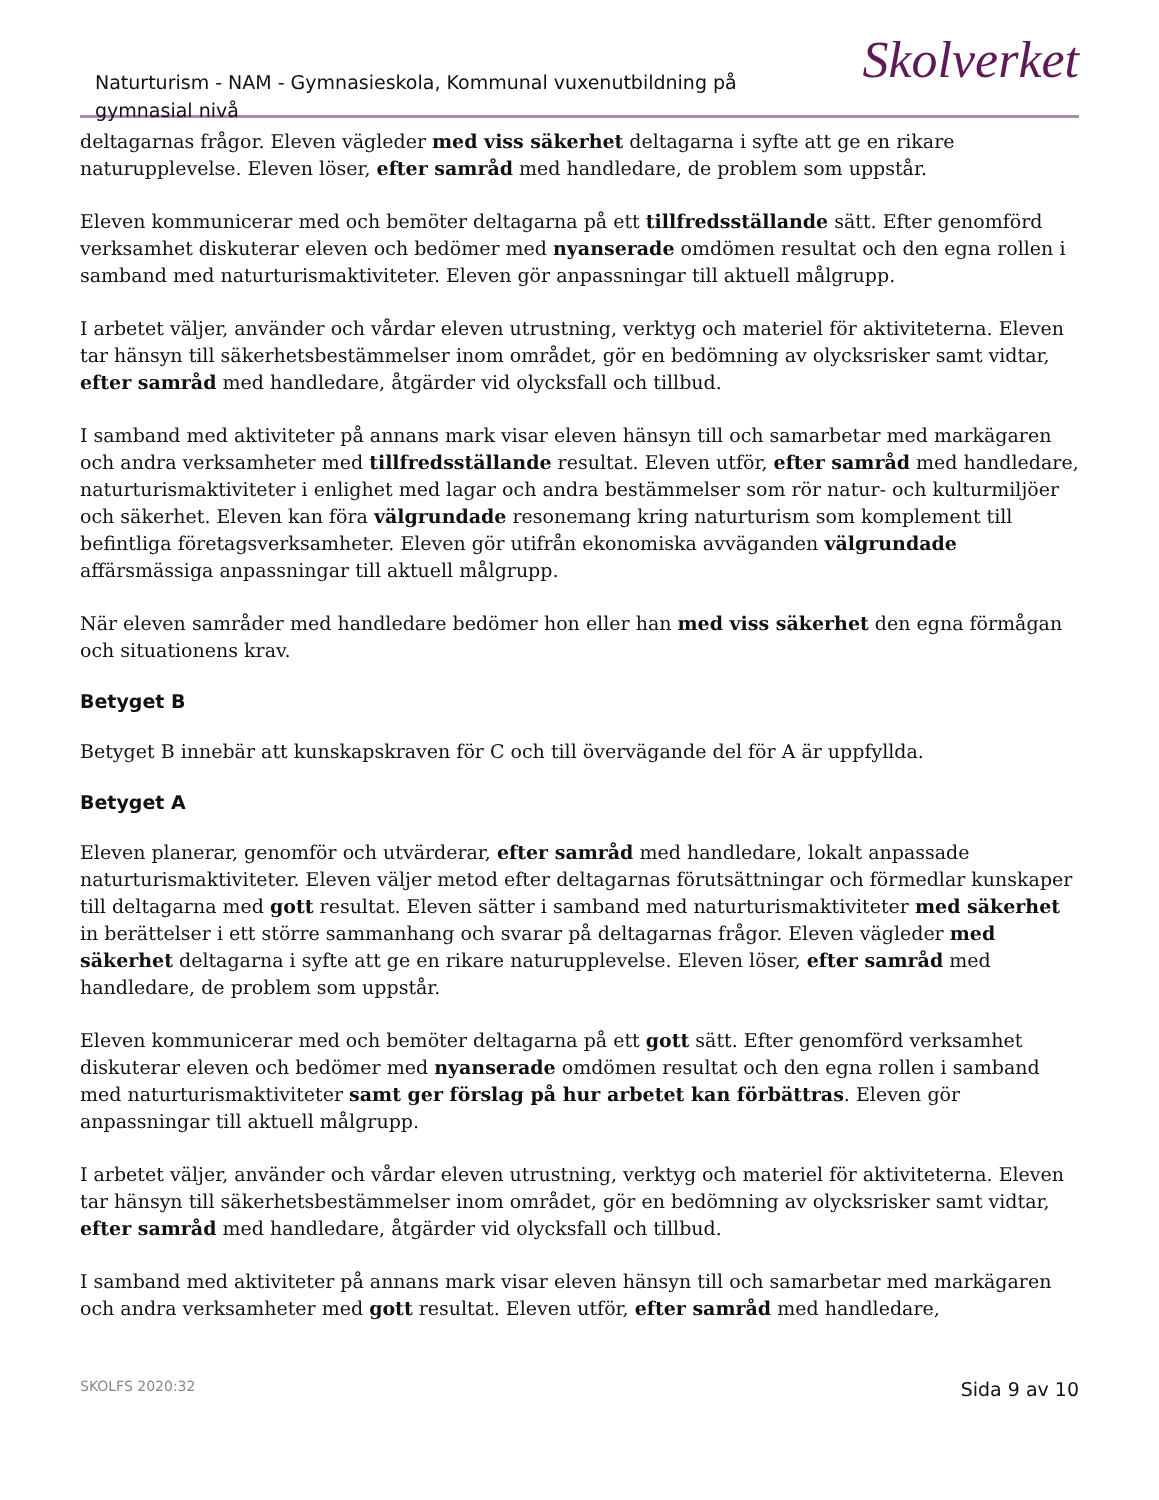Naturturism - NAM - Gymnasieskola, Kommunal vuxenutbildning på gymnasial nivå
Skolverket
deltagarnas frågor. Eleven vägleder med viss säkerhet deltagarna i syfte att ge en rikare naturupplevelse. Eleven löser, efter samråd med handledare, de problem som uppstår.
Eleven kommunicerar med och bemöter deltagarna på ett tillfredsställande sätt. Efter genomförd verksamhet diskuterar eleven och bedömer med nyanserade omdömen resultat och den egna rollen i samband med naturturismaktiviteter. Eleven gör anpassningar till aktuell målgrupp.
I arbetet väljer, använder och vårdar eleven utrustning, verktyg och materiel för aktiviteterna. Eleven tar hänsyn till säkerhetsbestämmelser inom området, gör en bedömning av olycksrisker samt vidtar, efter samråd med handledare, åtgärder vid olycksfall och tillbud.
I samband med aktiviteter på annans mark visar eleven hänsyn till och samarbetar med markägaren och andra verksamheter med tillfredsställande resultat. Eleven utför, efter samråd med handledare, naturturismaktiviteter i enlighet med lagar och andra bestämmelser som rör natur- och kulturmiljöer och säkerhet. Eleven kan föra välgrundade resonemang kring naturturism som komplement till befintliga företagsverksamheter. Eleven gör utifrån ekonomiska avväganden välgrundade affärsmässiga anpassningar till aktuell målgrupp.
När eleven samråder med handledare bedömer hon eller han med viss säkerhet den egna förmågan och situationens krav.
Betyget B
Betyget B innebär att kunskapskraven för C och till övervägande del för A är uppfyllda.
Betyget A
Eleven planerar, genomför och utvärderar, efter samråd med handledare, lokalt anpassade naturturismaktiviteter. Eleven väljer metod efter deltagarnas förutsättningar och förmedlar kunskaper till deltagarna med gott resultat. Eleven sätter i samband med naturturismaktiviteter med säkerhet in berättelser i ett större sammanhang och svarar på deltagarnas frågor. Eleven vägleder med säkerhet deltagarna i syfte att ge en rikare naturupplevelse. Eleven löser, efter samråd med handledare, de problem som uppstår.
Eleven kommunicerar med och bemöter deltagarna på ett gott sätt. Efter genomförd verksamhet diskuterar eleven och bedömer med nyanserade omdömen resultat och den egna rollen i samband med naturturismaktiviteter samt ger förslag på hur arbetet kan förbättras. Eleven gör anpassningar till aktuell målgrupp.
I arbetet väljer, använder och vårdar eleven utrustning, verktyg och materiel för aktiviteterna. Eleven tar hänsyn till säkerhetsbestämmelser inom området, gör en bedömning av olycksrisker samt vidtar, efter samråd med handledare, åtgärder vid olycksfall och tillbud.
I samband med aktiviteter på annans mark visar eleven hänsyn till och samarbetar med markägaren och andra verksamheter med gott resultat. Eleven utför, efter samråd med handledare,
SKOLFS 2020:32 Sida 9 av 10